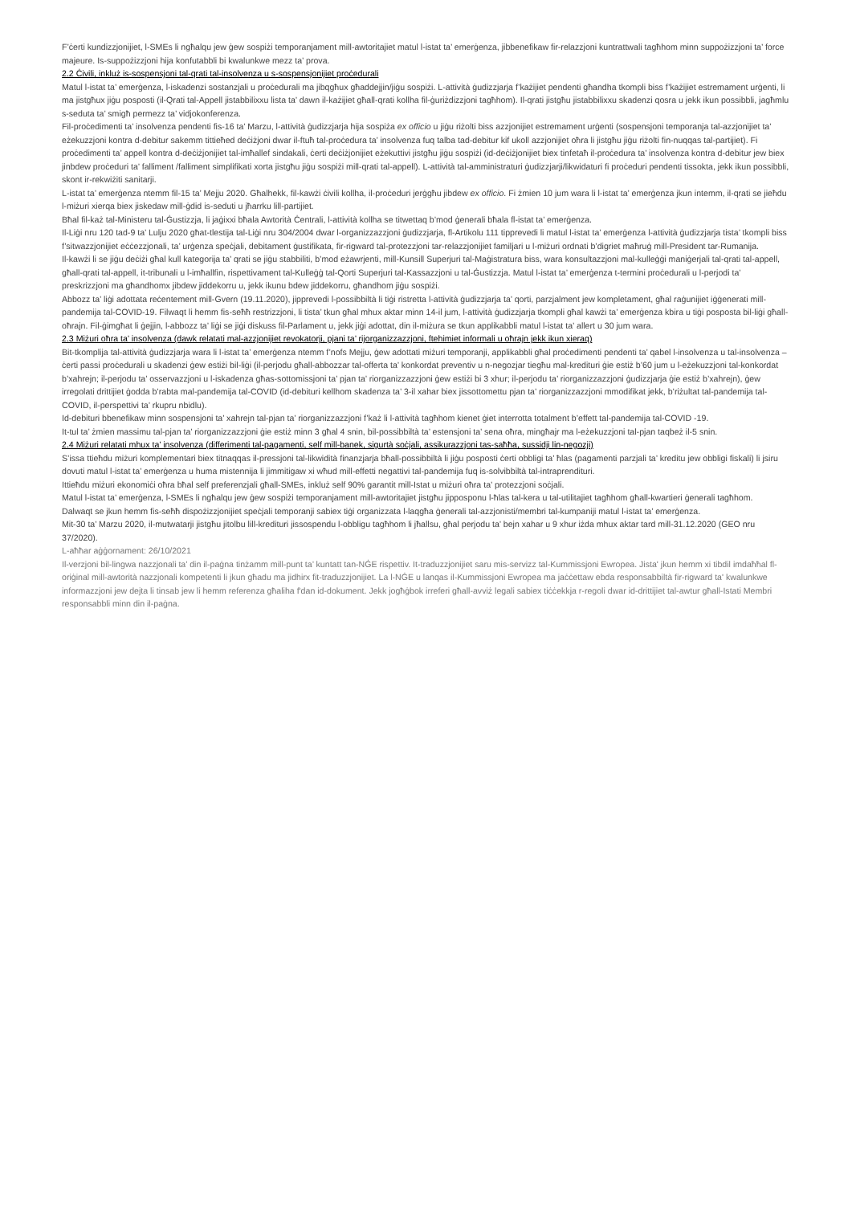F’ċerti kundizzjonijiet, l-SMEs li ngħalqu jew ġew sospiżi temporanjament mill-awtoritajiet matul l-istat ta’ emerġenza, jibbenefikaw fir-relazzjoni kuntrattwali tagħhom minn suppożizzjoni ta’ force majeure. Is-suppożizzjoni hija konfutabbli bi kwalunkwe mezz ta’ prova.
2.2 Ċivili, inkluż is-sospensjoni tal-qrati tal-insolvenza u s-sospensjonijiet proċedurali
Matul l-istat ta’ emerġenza, l-iskadenzi sostanzjali u proċedurali ma jibqgħux għaddejjin/jiġu sospiżi. L-attività ġudizzjarja f’każijiet pendenti għandha tkompli biss f’każijiet estremament urġenti, li ma jistgħux jiġu posposti (il-Qrati tal-Appell jistabbilixxu lista ta’ dawn il-każijiet għall-qrati kollha fil-ġuriżdizzjoni tagħhom). Il-qrati jistgħu jistabbilixxu skadenzi qosra u jekk ikun possibbli, jagħmlu s-seduta ta’ smigħ permezz ta’ vidjokonferenza.
Fil-proċedimenti ta’ insolvenza pendenti fis-16 ta’ Marzu, l-attività ġudizzjarja hija sospiża ex officio u jiġu riżolti biss azzjonijiet estremament urġenti (sospensjoni temporanja tal-azzjonijiet ta’ eżekuzzjoni kontra d-debitur sakemm tittieħed deċiżjoni dwar il-ftuħ tal-proċedura ta’ insolvenza fuq talba tad-debitur kif ukoll azzjonijiet oħra li jistgħu jiġu riżolti fin-nuqqas tal-partijiet). Fi proċedimenti ta’ appell kontra d-deċiżjonijiet tal-imħallef sindakali, ċerti deċiżjonijiet eżekuttivi jistgħu jiġu sospiżi (id-deċiżjonijiet biex tinfetaħ il-proċedura ta’ insolvenza kontra d-debitur jew biex jinbdew proċeduri ta’ falliment /falliment simplifikati xorta jistgħu jiġu sospiżi mill-qrati tal-appell). L-attività tal-amministraturi ġudizzjarji/likwidaturi fi proċeduri pendenti tissokta, jekk ikun possibbli, skont ir-rekwiżiti sanitarji.
L-istat ta’ emerġenza ntemm fil-15 ta’ Mejju 2020. Għalhekk, fil-kawżi ċivili kollha, il-proċeduri jerġgħu jibdew ex officio. Fi żmien 10 jum wara li l-istat ta’ emerġenza jkun intemm, il-qrati se jieħdu l-miżuri xierqa biex jiskedaw mill-ġdid is-seduti u jħarrku lill-partijiet.
Bħal fil-każ tal-Ministeru tal-Ġustizzja, li jaġixxi bħala Awtorità Ċentrali, l-attività kollha se titwettaq b’mod ġenerali bħala fl-istat ta’ emerġenza.
Il-Liġi nru 120 tad-9 ta’ Lulju 2020 għat-tlestija tal-Liġi nru 304/2004 dwar l-organizzazzjoni ġudizzjarja, fl-Artikolu 111 tipprevedi li matul l-istat ta’ emerġenza l-attività ġudizzjarja tista’ tkompli biss f’sitwazzjonijiet eċċezzjonali, ta’ urġenza speċjali, debitament ġustifikata, fir-rigward tal-protezzjoni tar-relazzjonijiet familjari u l-miżuri ordnati b’digriet maħruġ mill-President tar-Rumanija.
Il-kawżi li se jiġu deċiżi għal kull kategorija ta’ qrati se jiġu stabbiliti, b’mod eżawrjenti, mill-Kunsill Superjuri tal-Maġistratura biss, wara konsultazzjoni mal-kulleġġi maniġerjali tal-qrati tal-appell, għall-qrati tal-appell, it-tribunali u l-imħallfin, rispettivament tal-Kulleġġ tal-Qorti Superjuri tal-Kassazzjoni u tal-Ġustizzja. Matul l-istat ta’ emerġenza t-termini proċedurali u l-perjodi ta’ preskrizzjoni ma għandhomx jibdew jiddekorru u, jekk ikunu bdew jiddekorru, għandhom jiġu sospiżi.
Abbozz ta’ liġi adottata reċentement mill-Gvern (19.11.2020), jipprevedi l-possibbiltà li tiġi ristretta l-attività ġudizzjarja ta’ qorti, parzjalment jew kompletament, għal raġunijiet iġġenerati mill-pandemija tal-COVID-19. Filwaqt li hemm fis-seħħ restrizzjoni, li tista’ tkun għal mhux aktar minn 14-il jum, l-attività ġudizzjarja tkompli għal kawżi ta’ emerġenza kbira u tiġi posposta bil-liġi għall-oħrajn. Fil-ġimgħat li ġejjin, l-abbozz ta’ liġi se jiġi diskuss fil-Parlament u, jekk jiġi adottat, din il-miżura se tkun applikabbli matul l-istat ta’ allert u 30 jum wara.
2.3 Miżuri oħra ta’ insolvenza (dawk relatati mal-azzjonijiet revokatorji, pjani ta’ rijorganizzazzjoni, ftehimiet informali u oħrajn jekk ikun xieraq)
Bit-tkomplija tal-attività ġudizzjarja wara li l-istat ta’ emerġenza ntemm f’nofs Mejju, ġew adottati miżuri temporanji, applikabbli għal proċedimenti pendenti ta’ qabel l-insolvenza u tal-insolvenza – ċerti passi proċedurali u skadenzi ġew estiżi bil-liġi (il-perjodu għall-abbozzar tal-offerta ta’ konkordat preventiv u n-negozjar tiegħu mal-kredituri ġie estiż b’60 jum u l-eżekuzzjoni tal-konkordat b’xahrejn; il-perjodu ta’ osservazzjoni u l-iskadenza għas-sottomissjoni ta’ pjan ta’ riorganizzazzjoni ġew estiżi bi 3 xhur; il-perjodu ta’ riorganizzazzjoni ġudizzjarja ġie estiż b’xahrejn), ġew irregolati drittijiet ġodda b’rabta mal-pandemija tal-COVID (id-debituri kellhom skadenza ta’ 3-il xahar biex jissottomettu pjan ta’ riorganizzazzjoni mmodifikat jekk, b’riżultat tal-pandemija tal-COVID, il-perspettivi ta’ rkupru nbidlu).
Id-debituri bbenefikaw minn sospensjoni ta’ xahrejn tal-pjan ta’ riorganizzazzjoni f’każ li l-attività tagħhom kienet ġiet interrotta totalment b’effett tal-pandemija tal-COVID -19.
It-tul ta’ żmien massimu tal-pjan ta’ riorganizzazzjoni ġie estiż minn 3 għal 4 snin, bil-possibbiltà ta’ estensjoni ta’ sena oħra, mingħajr ma l-eżekuzzjoni tal-pjan taqbeż il-5 snin.
2.4 Miżuri relatati mhux ta’ insolvenza (differimenti tal-pagamenti, self mill-banek, sigurtà soċjali, assikurazzjoni tas-saħħa, sussidji lin-negozji)
S’issa ttieħdu miżuri komplementari biex titnaqqas il-pressjoni tal-likwidità finanzjarja bħall-possibbiltà li jiġu posposti ċerti obbligi ta’ ħlas (pagamenti parzjali ta’ kreditu jew obbligi fiskali) li jsiru dovuti matul l-istat ta’ emerġenza u huma mistennija li jimmitigaw xi wħud mill-effetti negattivi tal-pandemija fuq is-solvibbiltà tal-intraprendituri.
Ittieħdu miżuri ekonomiċi oħra bħal self preferenzjali għall-SMEs, inkluż self 90% garantit mill-Istat u miżuri oħra ta’ protezzjoni soċjali.
Matul l-istat ta’ emerġenza, l-SMEs li ngħalqu jew ġew sospiżi temporanjament mill-awtoritajiet jistgħu jipposponu l-ħlas tal-kera u tal-utilitajiet tagħhom għall-kwartieri ġenerali tagħhom.
Dalwaqt se jkun hemm fis-seħħ dispożizzjonijiet speċjali temporanji sabiex tiġi organizzata l-laqgħa ġenerali tal-azzjonisti/membri tal-kumpaniji matul l-istat ta’ emerġenza.
Mit-30 ta’ Marzu 2020, il-mutwatarji jistgħu jitolbu lill-kredituri jissospendu l-obbligu tagħhom li jħallsu, għal perjodu ta’ bejn xahar u 9 xhur iżda mhux aktar tard mill-31.12.2020 (GEO nru 37/2020).
L-aħħar aġġornament: 26/10/2021
Il-verzjoni bil-lingwa nazzjonali ta’ din il-paġna tinżamm mill-punt ta’ kuntatt tan-NĠE rispettiv. It-traduzzjonijiet saru mis-servizz tal-Kummissjoni Ewropea. Jista' jkun hemm xi tibdil imdaħħal fl-oriġinal mill-awtorità nazzjonali kompetenti li jkun għadu ma jidhirx fit-traduzzjonijiet. La l-NĠE u lanqas il-Kummissjoni Ewropea ma jaċċettaw ebda responsabbiltà fir-rigward ta' kwalunkwe informazzjoni jew dejta li tinsab jew li hemm referenza għaliha f'dan id-dokument. Jekk jogħġbok irreferi għall-avviż legali sabiex tiċċekkja r-regoli dwar id-drittijiet tal-awtur għall-Istati Membri responsabbli minn din il-paġna.